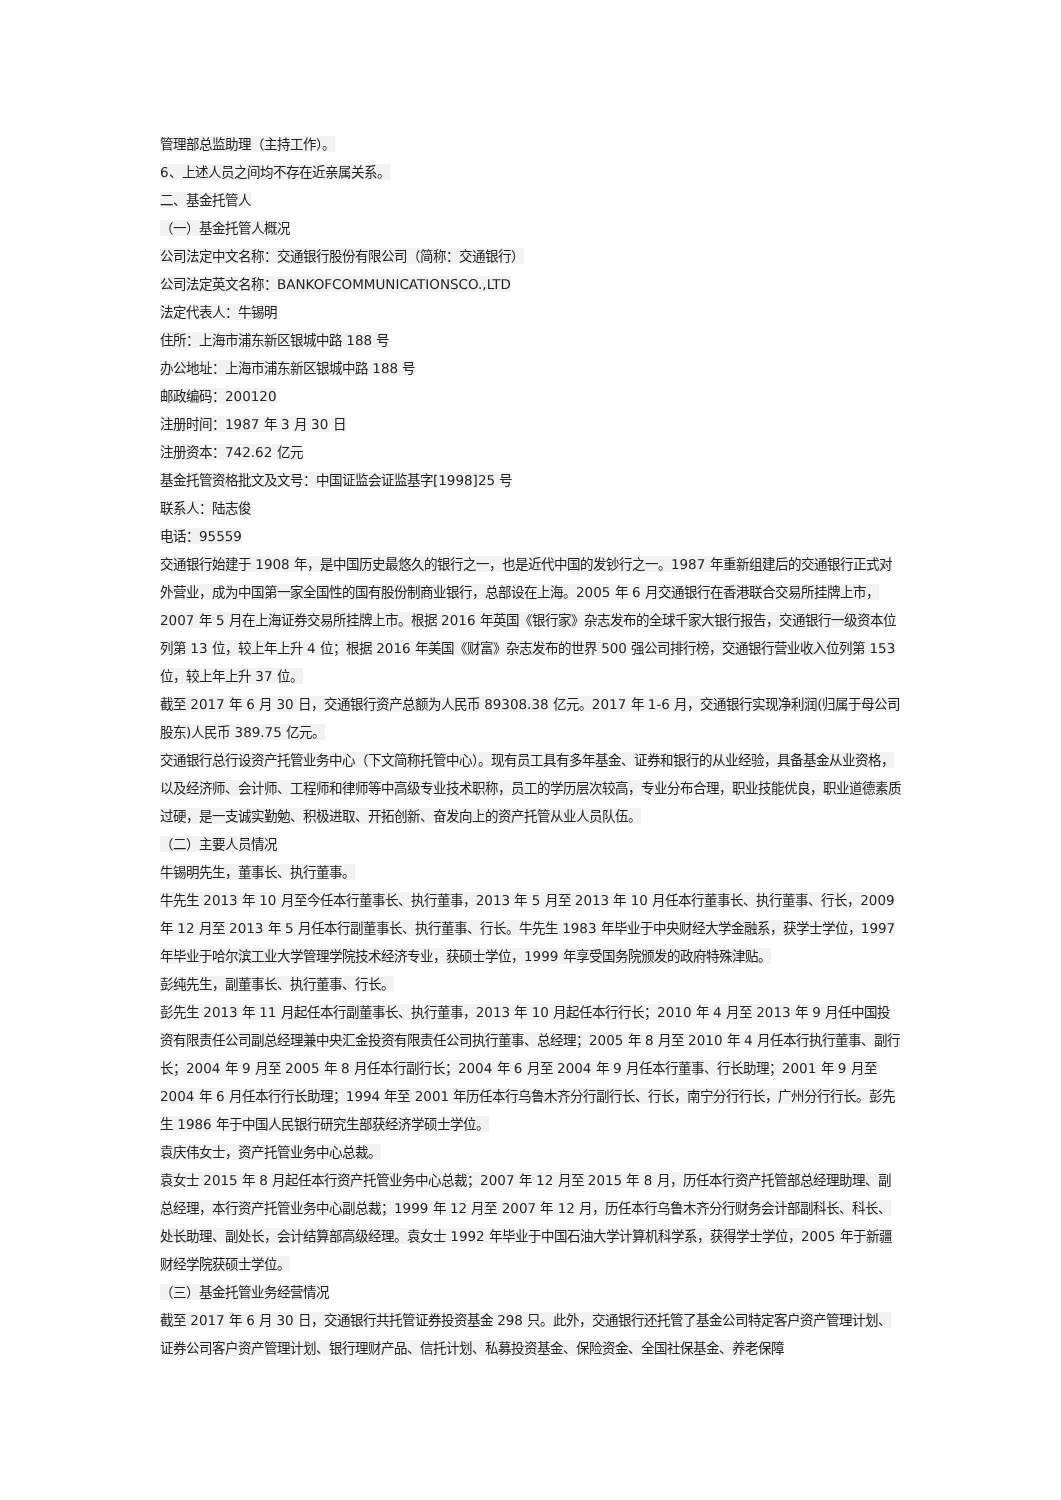管理部总监助理（主持工作）。
6、上述人员之间均不存在近亲属关系。
二、基金托管人
（一）基金托管人概况
公司法定中文名称：交通银行股份有限公司（简称：交通银行）
公司法定英文名称：BANKOFCOMMUNICATIONSCO.,LTD
法定代表人：牛锡明
住所：上海市浦东新区银城中路 188 号
办公地址：上海市浦东新区银城中路 188 号
邮政编码：200120
注册时间：1987 年 3 月 30 日
注册资本：742.62 亿元
基金托管资格批文及文号：中国证监会证监基字[1998]25 号
联系人：陆志俊
电话：95559
交通银行始建于 1908 年，是中国历史最悠久的银行之一，也是近代中国的发钞行之一。1987 年重新组建后的交通银行正式对外营业，成为中国第一家全国性的国有股份制商业银行，总部设在上海。2005 年 6 月交通银行在香港联合交易所挂牌上市，2007 年 5 月在上海证券交易所挂牌上市。根据 2016 年英国《银行家》杂志发布的全球千家大银行报告，交通银行一级资本位列第 13 位，较上年上升 4 位；根据 2016 年美国《财富》杂志发布的世界 500 强公司排行榜，交通银行营业收入位列第 153 位，较上年上升 37 位。
截至 2017 年 6 月 30 日，交通银行资产总额为人民币 89308.38 亿元。2017 年 1-6 月，交通银行实现净利润(归属于母公司股东)人民币 389.75 亿元。
交通银行总行设资产托管业务中心（下文简称托管中心）。现有员工具有多年基金、证券和银行的从业经验，具备基金从业资格，以及经济师、会计师、工程师和律师等中高级专业技术职称，员工的学历层次较高，专业分布合理，职业技能优良，职业道德素质过硬，是一支诚实勤勉、积极进取、开拓创新、奋发向上的资产托管从业人员队伍。
（二）主要人员情况
牛锡明先生，董事长、执行董事。
牛先生 2013 年 10 月至今任本行董事长、执行董事，2013 年 5 月至 2013 年 10 月任本行董事长、执行董事、行长，2009 年 12 月至 2013 年 5 月任本行副董事长、执行董事、行长。牛先生 1983 年毕业于中央财经大学金融系，获学士学位，1997 年毕业于哈尔滨工业大学管理学院技术经济专业，获硕士学位，1999 年享受国务院颁发的政府特殊津贴。
彭纯先生，副董事长、执行董事、行长。
彭先生 2013 年 11 月起任本行副董事长、执行董事，2013 年 10 月起任本行行长；2010 年 4 月至 2013 年 9 月任中国投资有限责任公司副总经理兼中央汇金投资有限责任公司执行董事、总经理；2005 年 8 月至 2010 年 4 月任本行执行董事、副行长；2004 年 9 月至 2005 年 8 月任本行副行长；2004 年 6 月至 2004 年 9 月任本行董事、行长助理；2001 年 9 月至 2004 年 6 月任本行行长助理；1994 年至 2001 年历任本行乌鲁木齐分行副行长、行长，南宁分行行长，广州分行行长。彭先生 1986 年于中国人民银行研究生部获经济学硕士学位。
袁庆伟女士，资产托管业务中心总裁。
袁女士 2015 年 8 月起任本行资产托管业务中心总裁；2007 年 12 月至 2015 年 8 月，历任本行资产托管部总经理助理、副总经理，本行资产托管业务中心副总裁；1999 年 12 月至 2007 年 12 月，历任本行乌鲁木齐分行财务会计部副科长、科长、处长助理、副处长，会计结算部高级经理。袁女士 1992 年毕业于中国石油大学计算机科学系，获得学士学位，2005 年于新疆财经学院获硕士学位。
（三）基金托管业务经营情况
截至 2017 年 6 月 30 日，交通银行共托管证券投资基金 298 只。此外，交通银行还托管了基金公司特定客户资产管理计划、证券公司客户资产管理计划、银行理财产品、信托计划、私募投资基金、保险资金、全国社保基金、养老保障